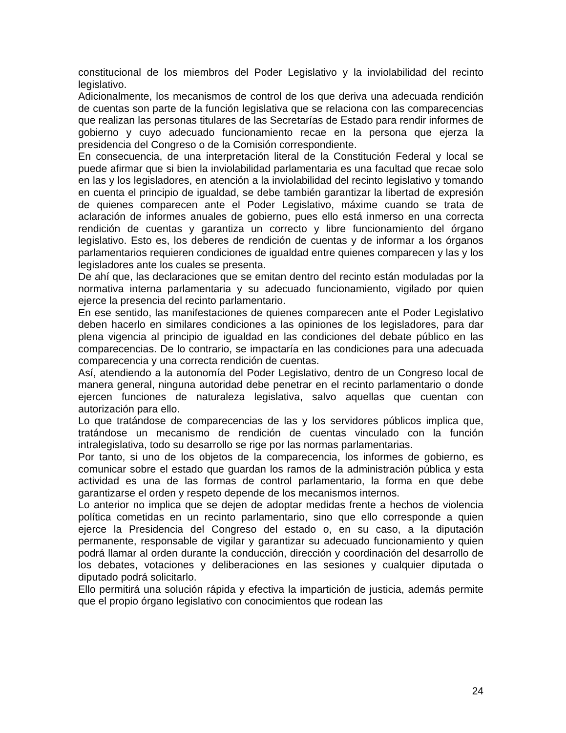constitucional de los miembros del Poder Legislativo y la inviolabilidad del recinto legislativo.
Adicionalmente, los mecanismos de control de los que deriva una adecuada rendición de cuentas son parte de la función legislativa que se relaciona con las comparecencias que realizan las personas titulares de las Secretarías de Estado para rendir informes de gobierno y cuyo adecuado funcionamiento recae en la persona que ejerza la presidencia del Congreso o de la Comisión correspondiente.
En consecuencia, de una interpretación literal de la Constitución Federal y local se puede afirmar que si bien la inviolabilidad parlamentaria es una facultad que recae solo en las y los legisladores, en atención a la inviolabilidad del recinto legislativo y tomando en cuenta el principio de igualdad, se debe también garantizar la libertad de expresión de quienes comparecen ante el Poder Legislativo, máxime cuando se trata de aclaración de informes anuales de gobierno, pues ello está inmerso en una correcta rendición de cuentas y garantiza un correcto y libre funcionamiento del órgano legislativo. Esto es, los deberes de rendición de cuentas y de informar a los órganos parlamentarios requieren condiciones de igualdad entre quienes comparecen y las y los legisladores ante los cuales se presenta.
De ahí que, las declaraciones que se emitan dentro del recinto están moduladas por la normativa interna parlamentaria y su adecuado funcionamiento, vigilado por quien ejerce la presencia del recinto parlamentario.
En ese sentido, las manifestaciones de quienes comparecen ante el Poder Legislativo deben hacerlo en similares condiciones a las opiniones de los legisladores, para dar plena vigencia al principio de igualdad en las condiciones del debate público en las comparecencias. De lo contrario, se impactaría en las condiciones para una adecuada comparecencia y una correcta rendición de cuentas.
Así, atendiendo a la autonomía del Poder Legislativo, dentro de un Congreso local de manera general, ninguna autoridad debe penetrar en el recinto parlamentario o donde ejercen funciones de naturaleza legislativa, salvo aquellas que cuentan con autorización para ello.
Lo que tratándose de comparecencias de las y los servidores públicos implica que, tratándose un mecanismo de rendición de cuentas vinculado con la función intralegislativa, todo su desarrollo se rige por las normas parlamentarias.
Por tanto, si uno de los objetos de la comparecencia, los informes de gobierno, es comunicar sobre el estado que guardan los ramos de la administración pública y esta actividad es una de las formas de control parlamentario, la forma en que debe garantizarse el orden y respeto depende de los mecanismos internos.
Lo anterior no implica que se dejen de adoptar medidas frente a hechos de violencia política cometidas en un recinto parlamentario, sino que ello corresponde a quien ejerce la Presidencia del Congreso del estado o, en su caso, a la diputación permanente, responsable de vigilar y garantizar su adecuado funcionamiento y quien podrá llamar al orden durante la conducción, dirección y coordinación del desarrollo de los debates, votaciones y deliberaciones en las sesiones y cualquier diputada o diputado podrá solicitarlo.
Ello permitirá una solución rápida y efectiva la impartición de justicia, además permite que el propio órgano legislativo con conocimientos que rodean las
24